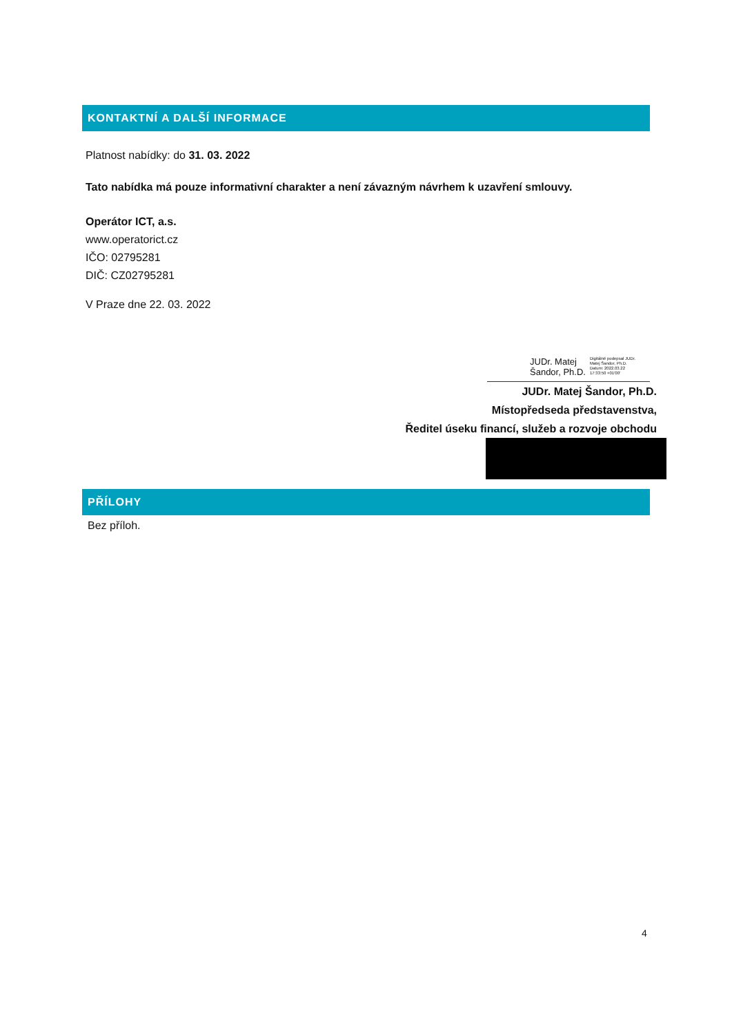KONTAKTNÍ A DALŠÍ INFORMACE
Platnost nabídky: do 31. 03. 2022
Tato nabídka má pouze informativní charakter a není závazným návrhem k uzavření smlouvy.
Operátor ICT, a.s.
www.operatorict.cz
IČO: 02795281
DIČ: CZ02795281
V Praze dne 22. 03. 2022
JUDr. Matej
Šandor, Ph.D.
Digitálně podepsal JUDr.
Matej Šandor, Ph.D.
Datum: 2022.03.22
17:33:50 +01'00'
JUDr. Matej Šandor, Ph.D.
Místopředseda představenstva,
Ředitel úseku financí, služeb a rozvoje obchodu
PŘÍLOHY
Bez příloh.
4